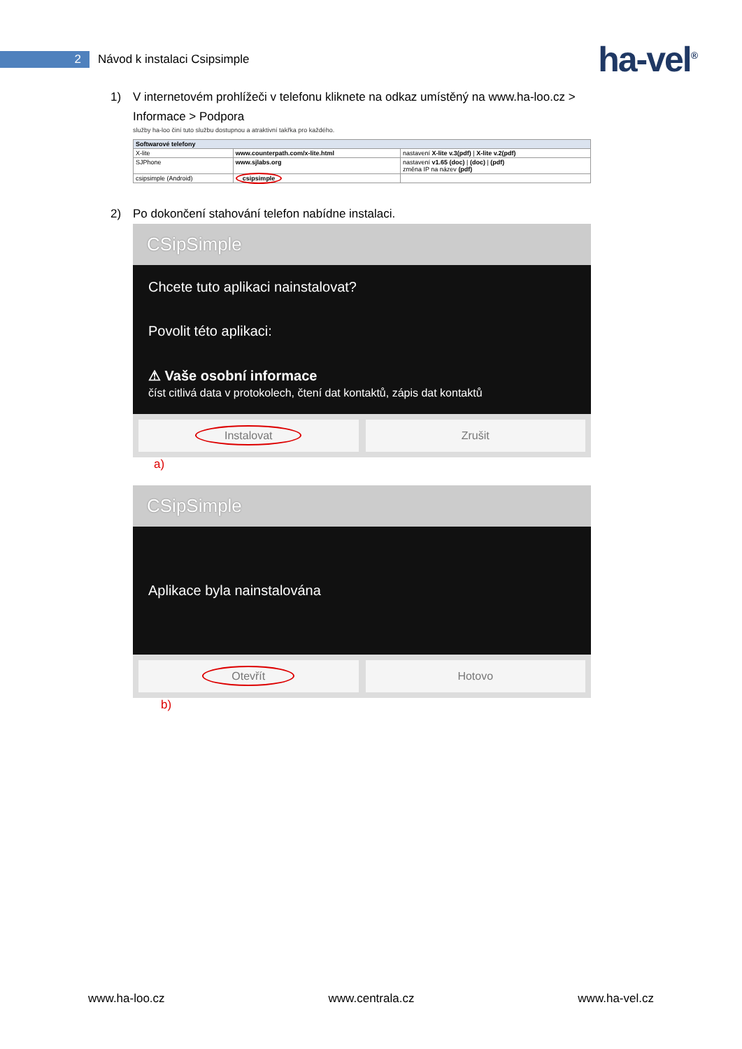2
Návod k instalaci Csipsimple
ha-vel<sup>®</sup>
1) V internetovém prohlížeči v telefonu kliknete na odkaz umístěný na www.ha-loo.cz >
Informace > Podpora
služby ha-loo činí tuto službu dostupnou a atraktivní takřka pro každého.
| Softwarové telefony | | |
| --- | --- | --- |
| X-lite | www.counterpath.com/x-lite.html | nastavení X-lite v.3(pdf) / X-lite v.2(pdf) |
| SJPhone | www.sjlabs.org | nastavení v1.65 (doc) / (doc) / (pdf) změna IP na název (pdf) |
| csipsimple (Android) | csipsimple | |
2) Po dokončení stahování telefon nabídne instalaci.
CSipSimple
Chcete tuto aplikaci nainstalovat?
Povolit této aplikaci:
⚠ Vaše osobní informace
číst citlivá data v protokolech, čtení dat kontaktů, zápis dat kontaktů
Instalovat
Zrušit
a)
CSipSimple
Aplikace byla nainstalována
Otevřít
Hotovo
b)
www.ha-loo.cz www.centrala.cz www.ha-vel.cz